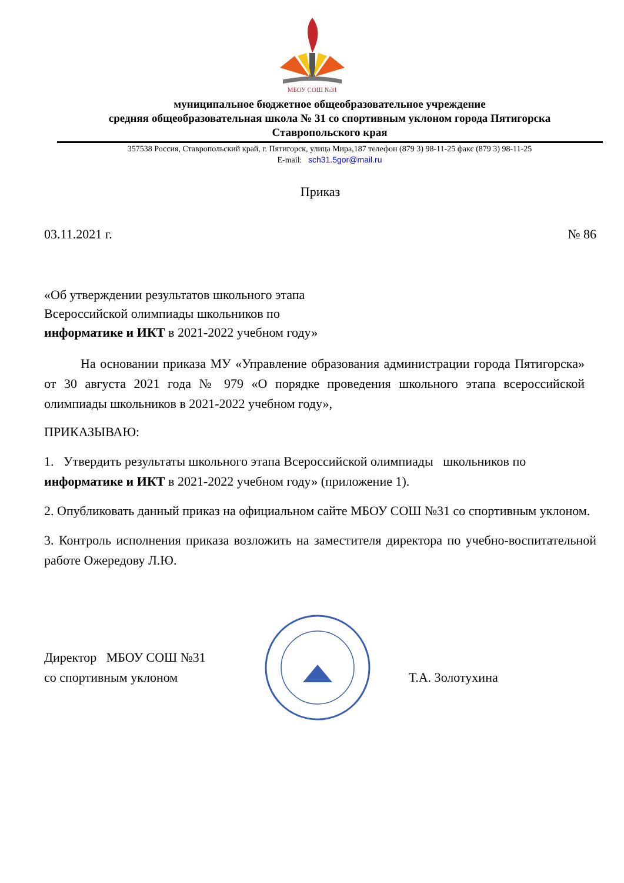МБОУ СОШ №31
муниципальное бюджетное общеобразовательное учреждение
средняя общеобразовательная школа № 31 со спортивным уклоном города Пятигорска
Ставропольского края
357538 Россия, Ставропольский край, г. Пятигорск, улица Мира,187 телефон (879 3) 98-11-25 факс (879 3) 98-11-25
E-mail: sch31.5gor@mail.ru
Приказ
03.11.2021 г. № 86
«Об утверждении результатов школьного этапа
Всероссийской олимпиады школьников по
информатике и ИКТ в 2021-2022 учебном году»
На основании приказа МУ «Управление образования администрации города Пятигорска» от 30 августа 2021 года № 979 «О порядке проведения школьного этапа всероссийской олимпиады школьников в 2021-2022 учебном году»,
ПРИКАЗЫВАЮ:
1. Утвердить результаты школьного этапа Всероссийской олимпиады школьников по информатике и ИКТ в 2021-2022 учебном году» (приложение 1).
2. Опубликовать данный приказ на официальном сайте МБОУ СОШ №31 со спортивным уклоном.
3. Контроль исполнения приказа возложить на заместителя директора по учебно-воспитательной работе Ожередову Л.Ю.
Директор МБОУ СОШ №31
со спортивным уклоном
Т.А. Золотухина